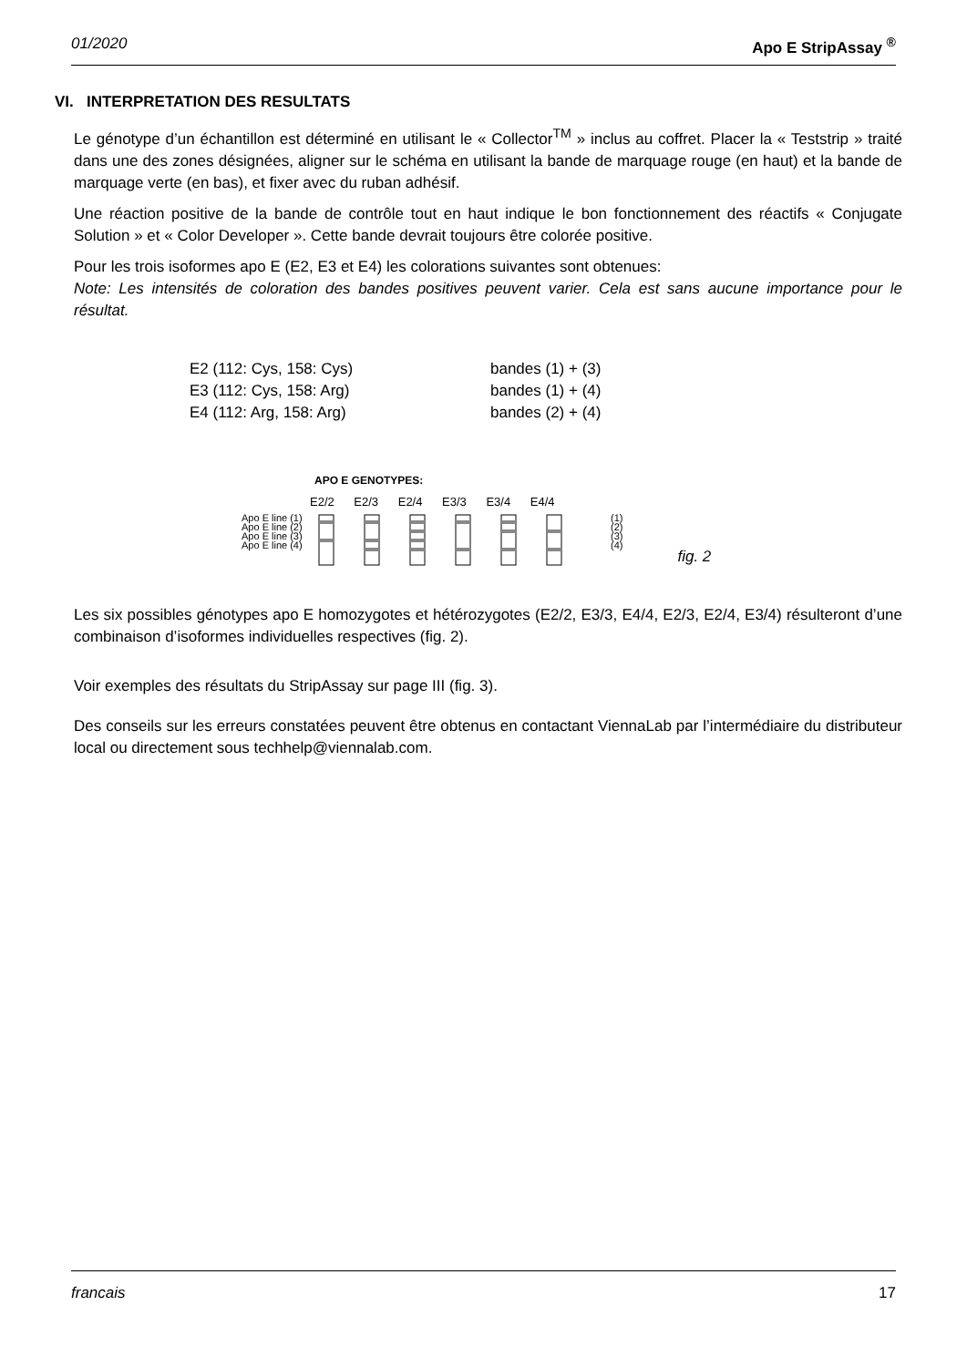01/2020 Apo E StripAssay <sup>®</sup>
VI. INTERPRETATION DES RESULTATS
Le génotype d’un échantillon est déterminé en utilisant le « Collector<sup>TM</sup> » inclus au coffret. Placer la « Teststrip » traité dans une des zones désignées, aligner sur le schéma en utilisant la bande de marquage rouge (en haut) et la bande de marquage verte (en bas), et fixer avec du ruban adhésif.
Une réaction positive de la bande de contrôle tout en haut indique le bon fonctionnement des réactifs « Conjugate Solution » et « Color Developer ». Cette bande devrait toujours être colorée positive.
Pour les trois isoformes apo E (E2, E3 et E4) les colorations suivantes sont obtenues:
Note: Les intensités de coloration des bandes positives peuvent varier. Cela est sans aucune importance pour le résultat.
E2 (112: Cys, 158: Cys) bandes (1) + (3)
E3 (112: Cys, 158: Arg) bandes (1) + (4)
E4 (112: Arg, 158: Arg) bandes (2) + (4)
APO E GENOTYPES:
E2/2 E2/3 E2/4 E3/3 E3/4 E4/4
Apo E line (1)
Apo E line (2)
Apo E line (3)
Apo E line (4)
(1)
(2)
(3)
(4)
fig. 2
Les six possibles génotypes apo E homozygotes et hétérozygotes (E2/2, E3/3, E4/4, E2/3, E2/4, E3/4) résulteront d’une combinaison d’isoformes individuelles respectives (fig. 2).
Voir exemples des résultats du StripAssay sur page III (fig. 3).
Des conseils sur les erreurs constatées peuvent être obtenus en contactant ViennaLab par l’intermédiaire du distributeur local ou directement sous techhelp@viennalab.com.
francais 17